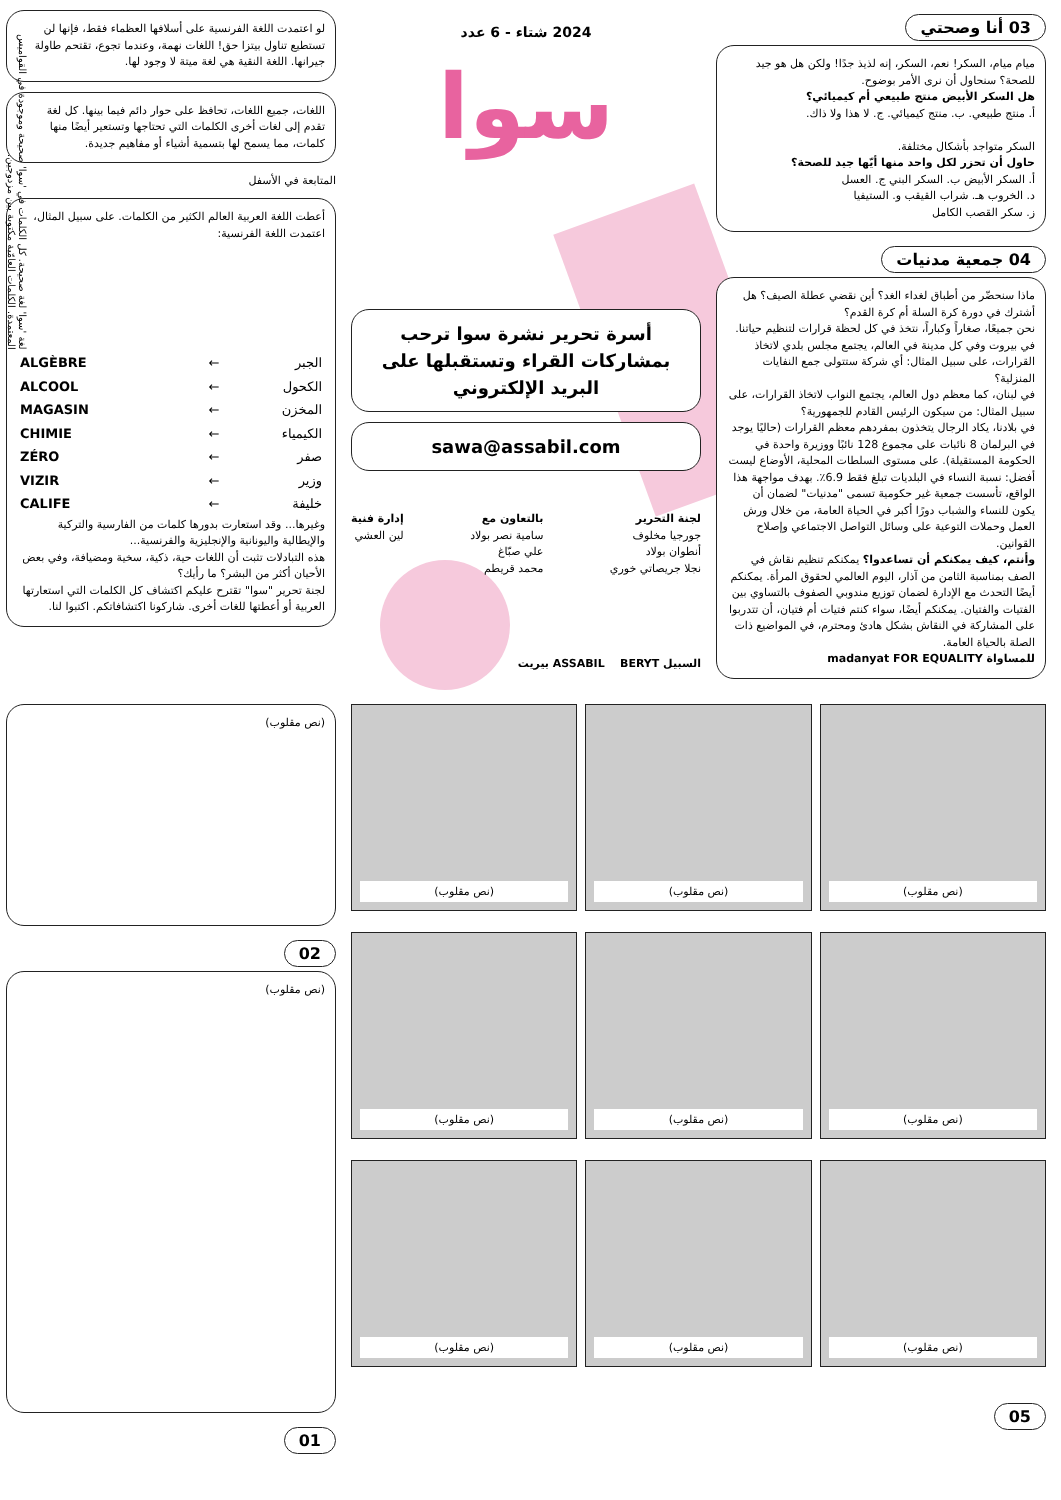03 أنا وصحتي
ميام ميام، السكر! نعم، السكر، إنه لذيذ جدًا! ولكن هل هو جيد للصحة؟ سنحاول أن نرى الأمر بوضوح.
هل السكر الأبيض منتج طبيعي أم كيميائي؟
أ. منتج طبيعي. ب. منتج كيميائي. ج. لا هذا ولا ذاك.
السكر متواجد بأشكال مختلفة.
حاول أن تحزر لكل واحد منها أيّها جيد للصحة؟
أ. السكر الأبيض ب. السكر البني ج. العسل
د. الخروب هـ. شراب القيقب و. الستيفيا
ز. سكر القصب الكامل
04 جمعية مدنيات
ماذا سنحضّر من أطباق لغداء الغد؟ أين نقضي عطلة الصيف؟ هل أشترك في دورة كرة السلة أم كرة القدم؟
نحن جميعًا، صغاراً وكباراً، نتخذ في كل لحظة قرارات لتنظيم حياتنا.
في بيروت وفي كل مدينة في العالم، يجتمع مجلس بلدي لاتخاذ القرارات، على سبيل المثال: أي شركة ستتولى جمع النفايات المنزلية؟
في لبنان، كما معظم دول العالم، يجتمع النواب لاتخاذ القرارات، على سبيل المثال: من سيكون الرئيس القادم للجمهورية؟
في بلادنا، يكاد الرجال يتخذون بمفردهم معظم القرارات (حاليًا يوجد في البرلمان 8 نائبات على مجموع 128 نائبًا ووزيرة واحدة في الحكومة المستقيلة). على مستوى السلطات المحلية، الأوضاع ليست أفضل: نسبة النساء في البلديات تبلغ فقط 6.9٪. بهدف مواجهة هذا الواقع، تأسست جمعية غير حكومية تسمى "مدنيات" لضمان أن يكون للنساء والشباب دورًا أكبر في الحياة العامة، من خلال ورش العمل وحملات التوعية على وسائل التواصل الاجتماعي وإصلاح القوانين.
وأنتم، كيف يمكنكم أن تساعدوا؟ يمكنكم تنظيم نقاش في الصف بمناسبة الثامن من آذار، اليوم العالمي لحقوق المرأة. يمكنكم أيضًا التحدث مع الإدارة لضمان توزيع مندوبي الصفوف بالتساوي بين الفتيات والفتيان. يمكنكم أيضًا، سواء كنتم فتيات أم فتيان، أن تتدربوا على المشاركة في النقاش بشكل هادئ ومحترم، في المواضيع ذات الصلة بالحياة العامة.
madanyat FOR EQUALITY للمساواة
2024 شتاء - 6 عدد
سوا
أسرة تحرير نشرة سوا ترحب بمشاركات القراء وتستقبلها على البريد الإلكتروني
sawa@assabil.com
لجنة التحرير
جورجيا مخلوف
أنطوان بولاد
نجلا جريصاتي خوري
بالتعاون مع
سامية نصر بولاد
علي صبّاغ
محمد قريطم
إدارة فنية
لين العشي
السبيل ASSABIL BERYT بيريت
لغة 'سوا' لغة صحيحة. كل الكلمات في 'سوا' صحيحة وموجودة في القواميس المعتمدة. الكلمات العامّية مكتوبة بين مزدوجين.
لو اعتمدت اللغة الفرنسية على أسلافها العظماء فقط، فإنها لن تستطيع تناول بيتزا حق! اللغات نهمة، وعندما تجوع، تقتحم طاولة جيرانها. اللغة النقية هي لغة ميتة لا وجود لها.
اللغات، جميع اللغات، تحافظ على حوار دائم فيما بينها. كل لغة تقدم إلى لغات أخرى الكلمات التي تحتاجها وتستعير أيضًا منها كلمات، مما يسمح لها بتسمية أشياء أو مفاهيم جديدة.
المتابعة في الأسفل
أعطت اللغة العربية العالم الكثير من الكلمات. على سبيل المثال، اعتمدت اللغة الفرنسية:
| الجبر | ← | ALGÈBRE |
| الكحول | ← | ALCOOL |
| المخزن | ← | MAGASIN |
| الكيمياء | ← | CHIMIE |
| صفر | ← | ZÉRO |
| وزير | ← | VIZIR |
| خليفة | ← | CALIFE |
وغيرها... وقد استعارت بدورها كلمات من الفارسية والتركية والإيطالية واليونانية والإنجليزية والفرنسية...
هذه التبادلات تثبت أن اللغات حية، ذكية، سخية ومضيافة، وفي بعض الأحيان أكثر من البشر؟ ما رأيك؟
لجنة تحرير "سوا" تقترح عليكم اكتشاف كل الكلمات التي استعارتها العربية أو أعطتها للغات أخرى. شاركونا اكتشافاتكم. اكتبوا لنا.
(نص مقلوب)
(نص مقلوب)
(نص مقلوب)
(نص مقلوب)
(نص مقلوب)
(نص مقلوب)
(نص مقلوب)
(نص مقلوب)
(نص مقلوب)
05
(نص مقلوب)
02
(نص مقلوب)
01